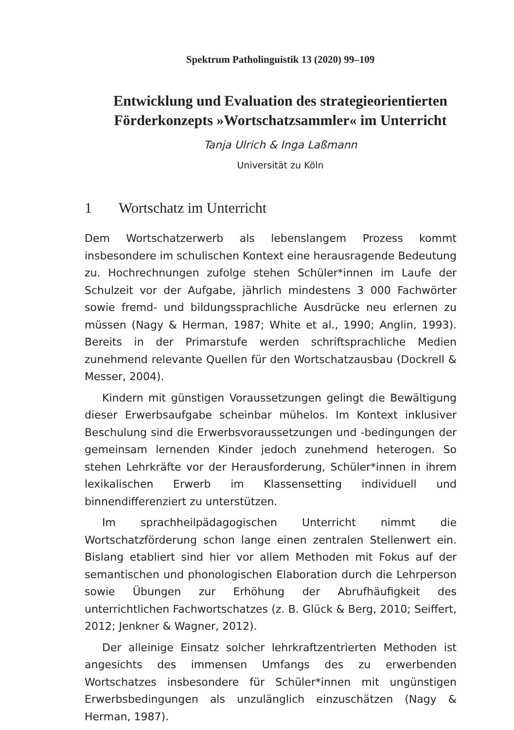Spektrum Patholinguistik 13 (2020) 99–109
Entwicklung und Evaluation des strategieorientierten Förderkonzepts »Wortschatzsammler« im Unterricht
Tanja Ulrich & Inga Laßmann
Universität zu Köln
1 Wortschatz im Unterricht
Dem Wortschatzerwerb als lebenslangem Prozess kommt insbesondere im schulischen Kontext eine herausragende Bedeutung zu. Hochrechnungen zufolge stehen Schüler*innen im Laufe der Schulzeit vor der Aufgabe, jährlich mindestens 3 000 Fachwörter sowie fremd- und bildungssprachliche Ausdrücke neu erlernen zu müssen (Nagy & Herman, 1987; White et al., 1990; Anglin, 1993). Bereits in der Primarstufe werden schriftsprachliche Medien zunehmend relevante Quellen für den Wortschatzausbau (Dockrell & Messer, 2004).
Kindern mit günstigen Voraussetzungen gelingt die Bewältigung dieser Erwerbsaufgabe scheinbar mühelos. Im Kontext inklusiver Beschulung sind die Erwerbsvoraussetzungen und -bedingungen der gemeinsam lernenden Kinder jedoch zunehmend heterogen. So stehen Lehrkräfte vor der Herausforderung, Schüler*innen in ihrem lexikalischen Erwerb im Klassensetting individuell und binnendifferenziert zu unterstützen.
Im sprachheilpädagogischen Unterricht nimmt die Wortschatzförderung schon lange einen zentralen Stellenwert ein. Bislang etabliert sind hier vor allem Methoden mit Fokus auf der semantischen und phonologischen Elaboration durch die Lehrperson sowie Übungen zur Erhöhung der Abrufhäufigkeit des unterrichtlichen Fachwortschatzes (z. B. Glück & Berg, 2010; Seiffert, 2012; Jenkner & Wagner, 2012).
Der alleinige Einsatz solcher lehrkraftzentrierten Methoden ist angesichts des immensen Umfangs des zu erwerbenden Wortschatzes insbesondere für Schüler*innen mit ungünstigen Erwerbsbedingungen als unzulänglich einzuschätzen (Nagy & Herman, 1987).